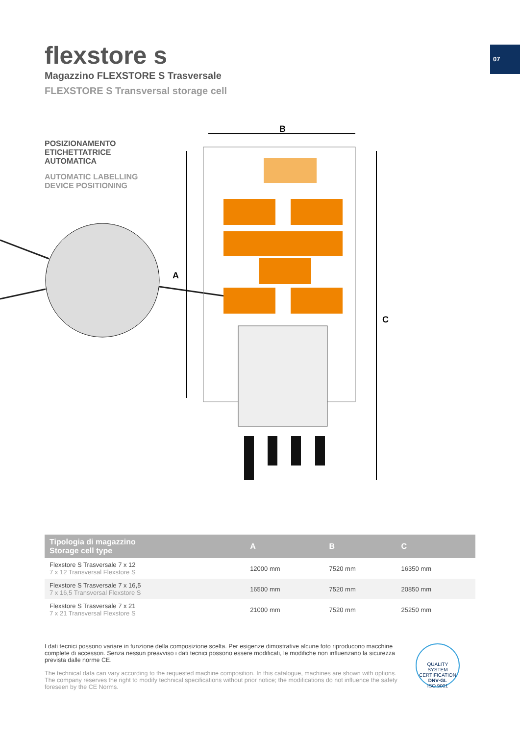07
flexstore s
Magazzino FLEXSTORE S Trasversale
FLEXSTORE S Transversal storage cell
POSIZIONAMENTO
ETICHETTATRICE
AUTOMATICA
AUTOMATIC LABELLING
DEVICE POSITIONING
B
A
C
| Tipologia di magazzino Storage cell type | A | B | C |
| --- | --- | --- | --- |
| Flexstore S Trasversale 7 x 12 7 x 12 Transversal Flexstore S | 12000 mm | 7520 mm | 16350 mm |
| Flexstore S Trasversale 7 x 16,5 7 x 16,5 Transversal Flexstore S | 16500 mm | 7520 mm | 20850 mm |
| Flexstore S Trasversale 7 x 21 7 x 21 Transversal Flexstore S | 21000 mm | 7520 mm | 25250 mm |
I dati tecnici possono variare in funzione della composizione scelta. Per esigenze dimostrative alcune foto riproducono macchine complete di accessori. Senza nessun preavviso i dati tecnici possono essere modificati, le modifiche non influenzano la sicurezza prevista dalle norme CE.
The technical data can vary according to the requested machine composition. In this catalogue, machines are shown with options. The company reserves the right to modify technical specifications without prior notice; the modifications do not influence the safety foreseen by the CE Norms.
QUALITY SYSTEM CERTIFICATION
DNV·GL
ISO 9001